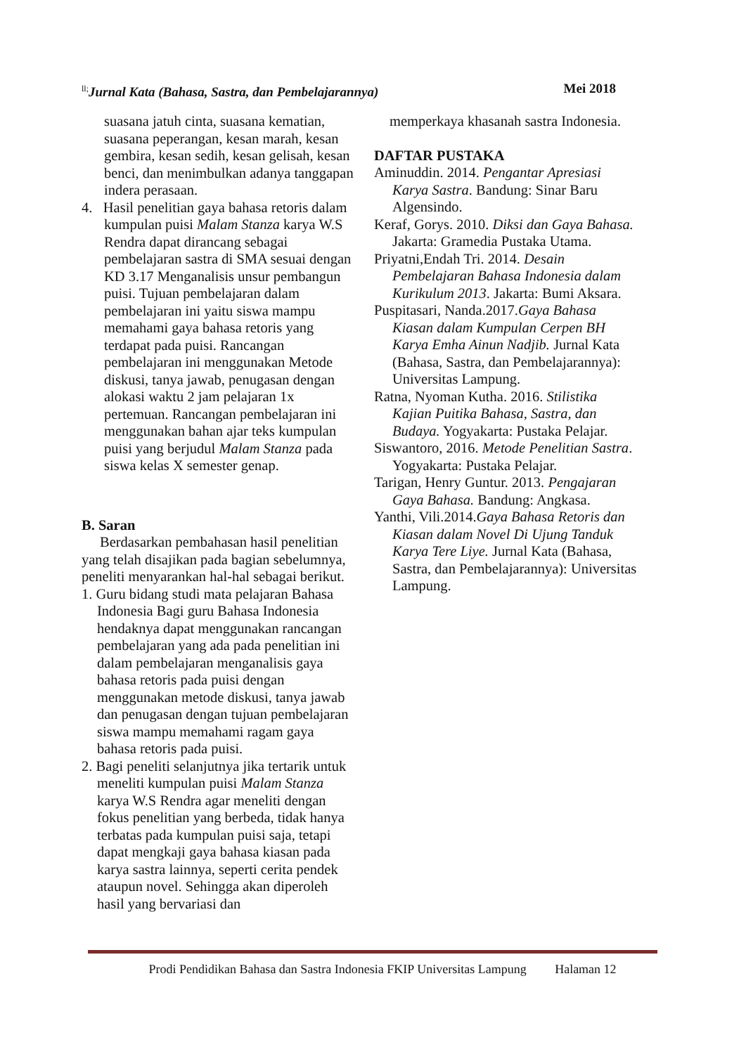<sup>ll;</sup>Jurnal Kata (Bahasa, Sastra, dan Pembelajarannya) Mei 2018
suasana jatuh cinta, suasana kematian, suasana peperangan, kesan marah, kesan gembira, kesan sedih, kesan gelisah, kesan benci, dan menimbulkan adanya tanggapan indera perasaan.
4. Hasil penelitian gaya bahasa retoris dalam kumpulan puisi Malam Stanza karya W.S Rendra dapat dirancang sebagai pembelajaran sastra di SMA sesuai dengan KD 3.17 Menganalisis unsur pembangun puisi. Tujuan pembelajaran dalam pembelajaran ini yaitu siswa mampu memahami gaya bahasa retoris yang terdapat pada puisi. Rancangan pembelajaran ini menggunakan Metode diskusi, tanya jawab, penugasan dengan alokasi waktu 2 jam pelajaran 1x pertemuan. Rancangan pembelajaran ini menggunakan bahan ajar teks kumpulan puisi yang berjudul Malam Stanza pada siswa kelas X semester genap.
B. Saran
Berdasarkan pembahasan hasil penelitian yang telah disajikan pada bagian sebelumnya, peneliti menyarankan hal-hal sebagai berikut.
1. Guru bidang studi mata pelajaran Bahasa Indonesia Bagi guru Bahasa Indonesia hendaknya dapat menggunakan rancangan pembelajaran yang ada pada penelitian ini dalam pembelajaran menganalisis gaya bahasa retoris pada puisi dengan menggunakan metode diskusi, tanya jawab dan penugasan dengan tujuan pembelajaran siswa mampu memahami ragam gaya bahasa retoris pada puisi.
2. Bagi peneliti selanjutnya jika tertarik untuk meneliti kumpulan puisi Malam Stanza karya W.S Rendra agar meneliti dengan fokus penelitian yang berbeda, tidak hanya terbatas pada kumpulan puisi saja, tetapi dapat mengkaji gaya bahasa kiasan pada karya sastra lainnya, seperti cerita pendek ataupun novel. Sehingga akan diperoleh hasil yang bervariasi dan
memperkaya khasanah sastra Indonesia.
DAFTAR PUSTAKA
Aminuddin. 2014. Pengantar Apresiasi Karya Sastra. Bandung: Sinar Baru Algensindo.
Keraf, Gorys. 2010. Diksi dan Gaya Bahasa. Jakarta: Gramedia Pustaka Utama.
Priyatni,Endah Tri. 2014. Desain Pembelajaran Bahasa Indonesia dalam Kurikulum 2013. Jakarta: Bumi Aksara.
Puspitasari, Nanda.2017.Gaya Bahasa Kiasan dalam Kumpulan Cerpen BH Karya Emha Ainun Nadjib. Jurnal Kata (Bahasa, Sastra, dan Pembelajarannya): Universitas Lampung.
Ratna, Nyoman Kutha. 2016. Stilistika Kajian Puitika Bahasa, Sastra, dan Budaya. Yogyakarta: Pustaka Pelajar.
Siswantoro, 2016. Metode Penelitian Sastra. Yogyakarta: Pustaka Pelajar.
Tarigan, Henry Guntur. 2013. Pengajaran Gaya Bahasa. Bandung: Angkasa.
Yanthi, Vili.2014.Gaya Bahasa Retoris dan Kiasan dalam Novel Di Ujung Tanduk Karya Tere Liye. Jurnal Kata (Bahasa, Sastra, dan Pembelajarannya): Universitas Lampung.
Prodi Pendidikan Bahasa dan Sastra Indonesia FKIP Universitas Lampung Halaman 12